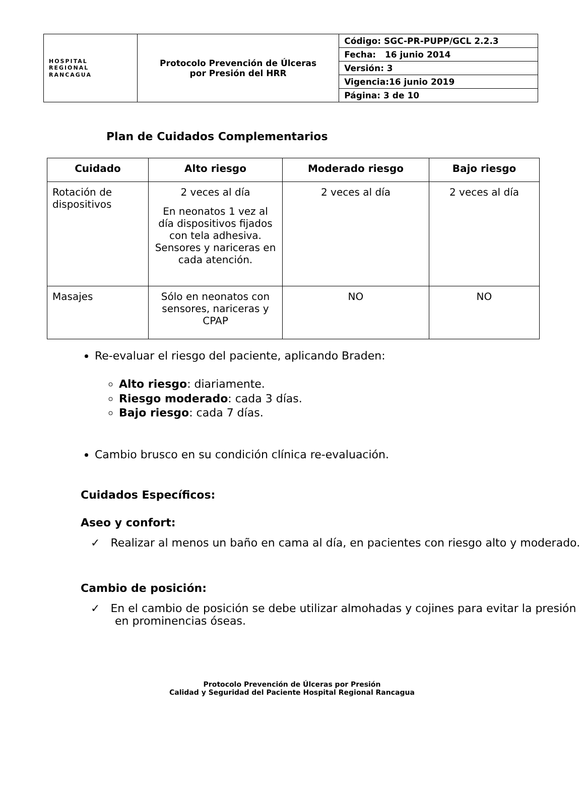| HOSPITAL REGIONAL RANCAGUA | Protocolo Prevención de Úlceras por Presión del HRR | Código: SGC-PR-PUPP/GCL 2.2.3 |
| | | Fecha: 16 junio 2014 |
| | | Versión: 3 |
| | | Vigencia:16 junio 2019 |
| | | Página: 3 de 10 |
Plan de Cuidados Complementarios
| Cuidado | Alto riesgo | Moderado riesgo | Bajo riesgo |
| --- | --- | --- | --- |
| Rotación de dispositivos | 2 veces al día En neonatos 1 vez al día dispositivos fijados con tela adhesiva. Sensores y nariceras en cada atención. | 2 veces al día | 2 veces al día |
| Masajes | Sólo en neonatos con sensores, nariceras y CPAP | NO | NO |
Re-evaluar el riesgo del paciente, aplicando Braden:
Alto riesgo: diariamente.
Riesgo moderado: cada 3 días.
Bajo riesgo: cada 7 días.
Cambio brusco en su condición clínica re-evaluación.
Cuidados Específicos:
Aseo y confort:
✓ Realizar al menos un baño en cama al día, en pacientes con riesgo alto y moderado.
Cambio de posición:
✓ En el cambio de posición se debe utilizar almohadas y cojines para evitar la presión en prominencias óseas.
Protocolo Prevención de Úlceras por Presión
Calidad y Seguridad del Paciente Hospital Regional Rancagua